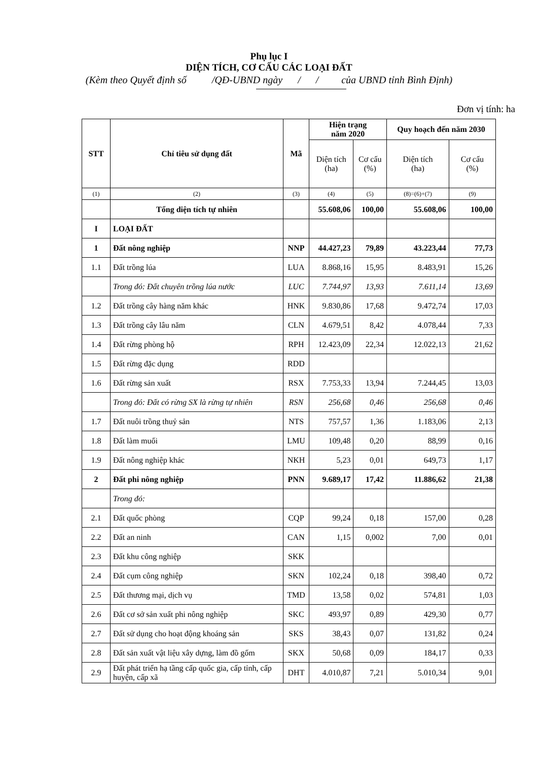Phụ lục I
DIỆN TÍCH, CƠ CẤU CÁC LOẠI ĐẤT
(Kèm theo Quyết định số /QĐ-UBND ngày / / của UBND tỉnh Bình Định)
Đơn vị tính: ha
| STT | Chỉ tiêu sử dụng đất | Mã | Hiện trạng năm 2020 | | Quy hoạch đến năm 2030 | |
| --- | --- | --- | --- | --- | --- | --- |
| | | | Diện tích (ha) | Cơ cấu (%) | Diện tích (ha) | Cơ cấu (%) |
| (1) | (2) | (3) | (4) | (5) | (8)=(6)+(7) | (9) |
| | Tổng diện tích tự nhiên | | 55.608,06 | 100,00 | 55.608,06 | 100,00 |
| I | LOẠI ĐẤT | | | | | |
| 1 | Đất nông nghiệp | NNP | 44.427,23 | 79,89 | 43.223,44 | 77,73 |
| 1.1 | Đất trồng lúa | LUA | 8.868,16 | 15,95 | 8.483,91 | 15,26 |
| | Trong đó: Đất chuyên trồng lúa nước | LUC | 7.744,97 | 13,93 | 7.611,14 | 13,69 |
| 1.2 | Đất trồng cây hàng năm khác | HNK | 9.830,86 | 17,68 | 9.472,74 | 17,03 |
| 1.3 | Đất trồng cây lâu năm | CLN | 4.679,51 | 8,42 | 4.078,44 | 7,33 |
| 1.4 | Đất rừng phòng hộ | RPH | 12.423,09 | 22,34 | 12.022,13 | 21,62 |
| 1.5 | Đất rừng đặc dụng | RDD | | | | |
| 1.6 | Đất rừng sản xuất | RSX | 7.753,33 | 13,94 | 7.244,45 | 13,03 |
| | Trong đó: Đất có rừng SX là rừng tự nhiên | RSN | 256,68 | 0,46 | 256,68 | 0,46 |
| 1.7 | Đất nuôi trồng thuỷ sản | NTS | 757,57 | 1,36 | 1.183,06 | 2,13 |
| 1.8 | Đất làm muối | LMU | 109,48 | 0,20 | 88,99 | 0,16 |
| 1.9 | Đất nông nghiệp khác | NKH | 5,23 | 0,01 | 649,73 | 1,17 |
| 2 | Đất phi nông nghiệp | PNN | 9.689,17 | 17,42 | 11.886,62 | 21,38 |
| | Trong đó: | | | | | |
| 2.1 | Đất quốc phòng | CQP | 99,24 | 0,18 | 157,00 | 0,28 |
| 2.2 | Đất an ninh | CAN | 1,15 | 0,002 | 7,00 | 0,01 |
| 2.3 | Đất khu công nghiệp | SKK | | | | |
| 2.4 | Đất cụm công nghiệp | SKN | 102,24 | 0,18 | 398,40 | 0,72 |
| 2.5 | Đất thương mại, dịch vụ | TMD | 13,58 | 0,02 | 574,81 | 1,03 |
| 2.6 | Đất cơ sở sản xuất phi nông nghiệp | SKC | 493,97 | 0,89 | 429,30 | 0,77 |
| 2.7 | Đất sử dụng cho hoạt động khoáng sản | SKS | 38,43 | 0,07 | 131,82 | 0,24 |
| 2.8 | Đất sản xuất vật liệu xây dựng, làm đồ gốm | SKX | 50,68 | 0,09 | 184,17 | 0,33 |
| 2.9 | Đất phát triển hạ tầng cấp quốc gia, cấp tỉnh, cấp huyện, cấp xã | DHT | 4.010,87 | 7,21 | 5.010,34 | 9,01 |